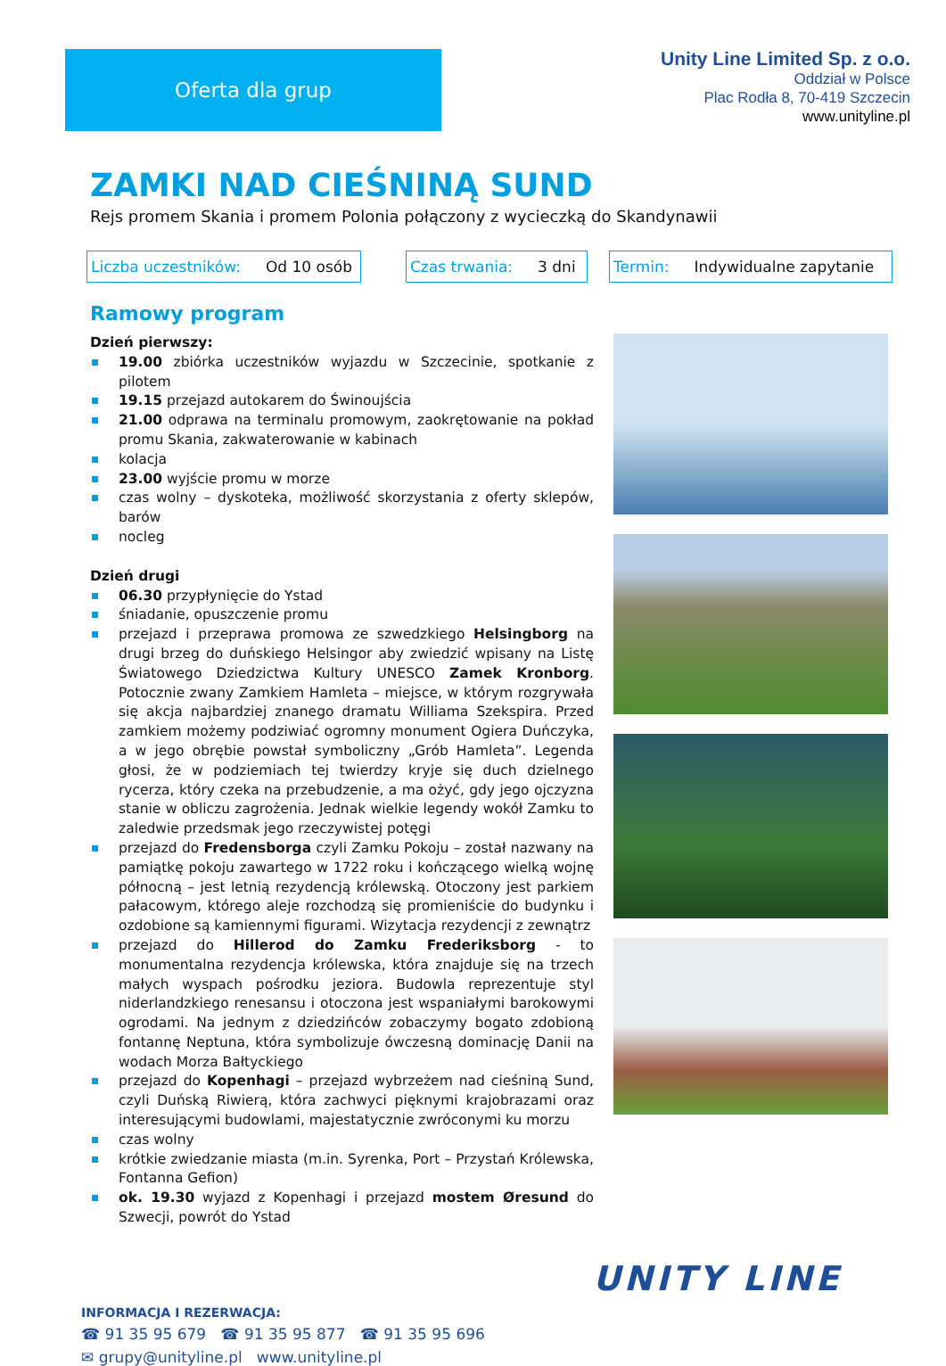Oferta dla grup
Unity Line Limited Sp. z o.o.
Oddział w Polsce
Plac Rodła 8, 70-419 Szczecin
www.unityline.pl
ZAMKI NAD CIEŚNINĄ SUND
Rejs promem Skania i promem Polonia połączony z wycieczką do Skandynawii
Liczba uczestników: Od 10 osób
Czas trwania: 3 dni Termin: Indywidualne zapytanie
Ramowy program
Dzień pierwszy:
19.00 zbiórka uczestników wyjazdu w Szczecinie, spotkanie z pilotem
19.15 przejazd autokarem do Świnoujścia
21.00 odprawa na terminalu promowym, zaokrętowanie na pokład promu Skania, zakwaterowanie w kabinach
kolacja
23.00 wyjście promu w morze
czas wolny – dyskoteka, możliwość skorzystania z oferty sklepów, barów
nocleg
Dzień drugi
06.30 przypłynięcie do Ystad
śniadanie, opuszczenie promu
przejazd i przeprawa promowa ze szwedzkiego Helsingborg na drugi brzeg do duńskiego Helsingor aby zwiedzić wpisany na Listę Światowego Dziedzictwa Kultury UNESCO Zamek Kronborg. Potocznie zwany Zamkiem Hamleta – miejsce, w którym rozgrywała się akcja najbardziej znanego dramatu Williama Szekspira. Przed zamkiem możemy podziwiać ogromny monument Ogiera Duńczyka, a w jego obrębie powstał symboliczny „Grób Hamleta”. Legenda głosi, że w podziemiach tej twierdzy kryje się duch dzielnego rycerza, który czeka na przebudzenie, a ma ożyć, gdy jego ojczyzna stanie w obliczu zagrożenia. Jednak wielkie legendy wokół Zamku to zaledwie przedsmak jego rzeczywistej potęgi
przejazd do Fredensborga czyli Zamku Pokoju – został nazwany na pamiątkę pokoju zawartego w 1722 roku i kończącego wielką wojnę północną – jest letnią rezydencją królewską. Otoczony jest parkiem pałacowym, którego aleje rozchodzą się promieniście do budynku i ozdobione są kamiennymi figurami. Wizytacja rezydencji z zewnątrz
przejazd do Hillerod do Zamku Frederiksborg - to monumentalna rezydencja królewska, która znajduje się na trzech małych wyspach pośrodku jeziora. Budowla reprezentuje styl niderlandzkiego renesansu i otoczona jest wspaniałymi barokowymi ogrodami. Na jednym z dziedzińców zobaczymy bogato zdobioną fontannę Neptuna, która symbolizuje ówczesną dominację Danii na wodach Morza Bałtyckiego
przejazd do Kopenhagi – przejazd wybrzeżem nad cieśniną Sund, czyli Duńską Riwierą, która zachwyci pięknymi krajobrazami oraz interesującymi budowlami, majestatycznie zwróconymi ku morzu
czas wolny
krótkie zwiedzanie miasta (m.in. Syrenka, Port – Przystań Królewska, Fontanna Gefion)
ok. 19.30 wyjazd z Kopenhagi i przejazd mostem Øresund do Szwecji, powrót do Ystad
INFORMACJA I REZERWACJA:
☎ 91 35 95 679 ☎ 91 35 95 877 ☎ 91 35 95 696
✉ grupy@unityline.pl www.unityline.pl
UNITY LINE